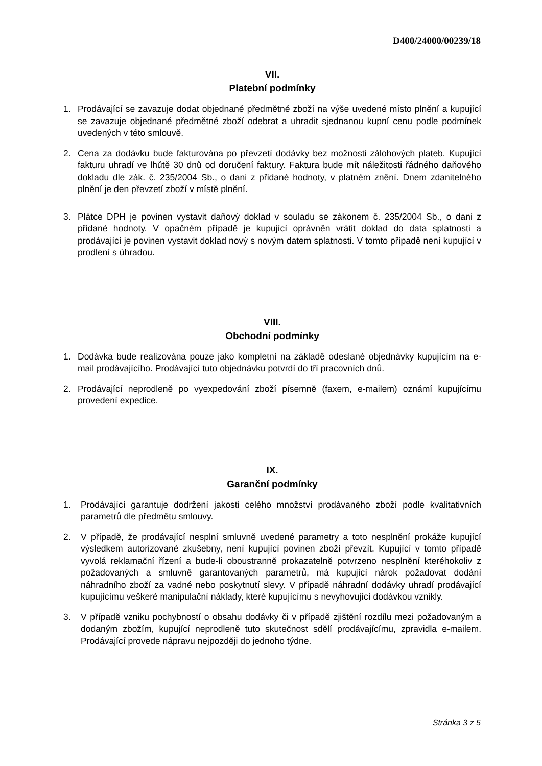D400/24000/00239/18
VII.
Platební podmínky
1. Prodávající se zavazuje dodat objednané předmětné zboží na výše uvedené místo plnění a kupující se zavazuje objednané předmětné zboží odebrat a uhradit sjednanou kupní cenu podle podmínek uvedených v této smlouvě.
2. Cena za dodávku bude fakturována po převzetí dodávky bez možnosti zálohových plateb. Kupující fakturu uhradí ve lhůtě 30 dnů od doručení faktury. Faktura bude mít náležitosti řádného daňového dokladu dle zák. č. 235/2004 Sb., o dani z přidané hodnoty, v platném znění. Dnem zdanitelného plnění je den převzetí zboží v místě plnění.
3. Plátce DPH je povinen vystavit daňový doklad v souladu se zákonem č. 235/2004 Sb., o dani z přidané hodnoty. V opačném případě je kupující oprávněn vrátit doklad do data splatnosti a prodávající je povinen vystavit doklad nový s novým datem splatnosti. V tomto případě není kupující v prodlení s úhradou.
VIII.
Obchodní podmínky
1. Dodávka bude realizována pouze jako kompletní na základě odeslané objednávky kupujícím na e-mail prodávajícího. Prodávající tuto objednávku potvrdí do tří pracovních dnů.
2. Prodávající neprodleně po vyexpedování zboží písemně (faxem, e-mailem) oznámí kupujícímu provedení expedice.
IX.
Garanční podmínky
1. Prodávající garantuje dodržení jakosti celého množství prodávaného zboží podle kvalitativních parametrů dle předmětu smlouvy.
2. V případě, že prodávající nesplní smluvně uvedené parametry a toto nesplnění prokáže kupující výsledkem autorizované zkušebny, není kupující povinen zboží převzít. Kupující v tomto případě vyvolá reklamační řízení a bude-li oboustranně prokazatelně potvrzeno nesplnění kteréhokoliv z požadovaných a smluvně garantovaných parametrů, má kupující nárok požadovat dodání náhradního zboží za vadné nebo poskytnutí slevy. V případě náhradní dodávky uhradí prodávající kupujícímu veškeré manipulační náklady, které kupujícímu s nevyhovující dodávkou vznikly.
3. V případě vzniku pochybností o obsahu dodávky či v případě zjištění rozdílu mezi požadovaným a dodaným zbožím, kupující neprodleně tuto skutečnost sdělí prodávajícímu, zpravidla e-mailem. Prodávající provede nápravu nejpozději do jednoho týdne.
Stránka 3 z 5